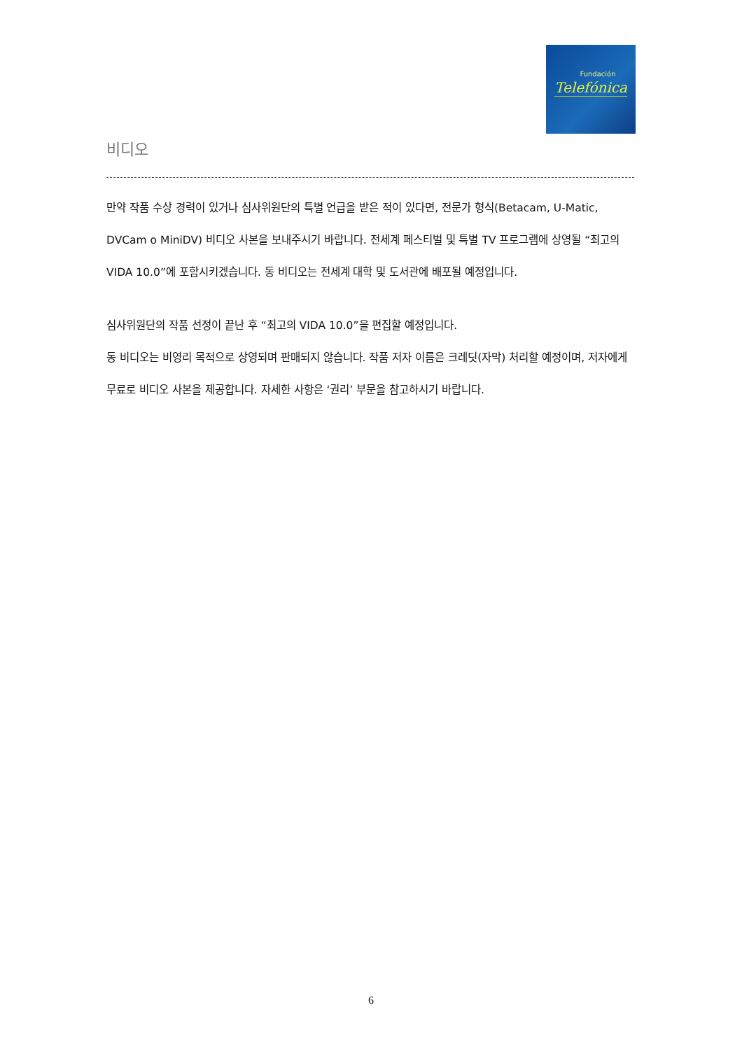Fundación
Telefónica
비디오
만약 작품 수상 경력이 있거나 심사위원단의 특별 언급을 받은 적이 있다면, 전문가 형식(Betacam, U-Matic, DVCam o MiniDV) 비디오 사본을 보내주시기 바랍니다. 전세계 페스티벌 및 특별 TV 프로그램에 상영될 “최고의 VIDA 10.0”에 포함시키겠습니다. 동 비디오는 전세계 대학 및 도서관에 배포될 예정입니다.
심사위원단의 작품 선정이 끝난 후 “최고의 VIDA 10.0”을 편집할 예정입니다.
동 비디오는 비영리 목적으로 상영되며 판매되지 않습니다. 작품 저자 이름은 크레딧(자막) 처리할 예정이며, 저자에게 무료로 비디오 사본을 제공합니다. 자세한 사항은 ‘권리’ 부문을 참고하시기 바랍니다.
6